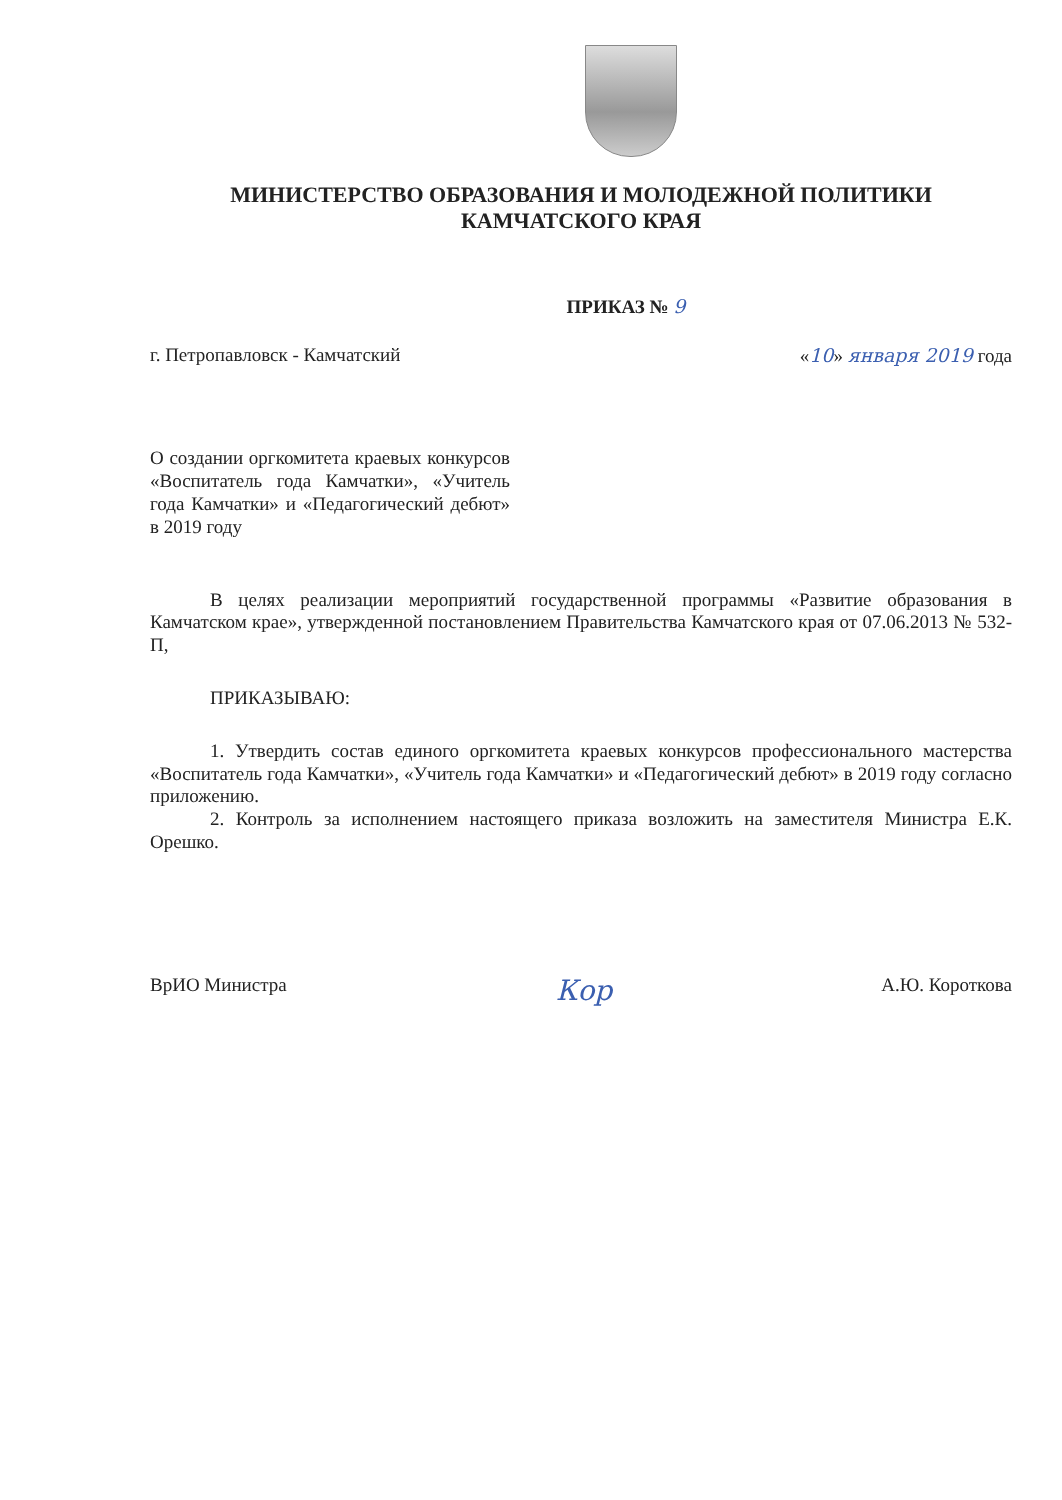МИНИСТЕРСТВО ОБРАЗОВАНИЯ И МОЛОДЕЖНОЙ ПОЛИТИКИ
КАМЧАТСКОГО КРАЯ
ПРИКАЗ № 9
г. Петропавловск - Камчатский «10» января 2019 года
О создании оргкомитета краевых конкурсов «Воспитатель года Камчатки», «Учитель года Камчатки» и «Педагогический дебют» в 2019 году
В целях реализации мероприятий государственной программы «Развитие образования в Камчатском крае», утвержденной постановлением Правительства Камчатского края от 07.06.2013 № 532-П,
ПРИКАЗЫВАЮ:
1. Утвердить состав единого оргкомитета краевых конкурсов профессионального мастерства «Воспитатель года Камчатки», «Учитель года Камчатки» и «Педагогический дебют» в 2019 году согласно приложению.
2. Контроль за исполнением настоящего приказа возложить на заместителя Министра Е.К. Орешко.
ВрИО Министра Кор А.Ю. Короткова